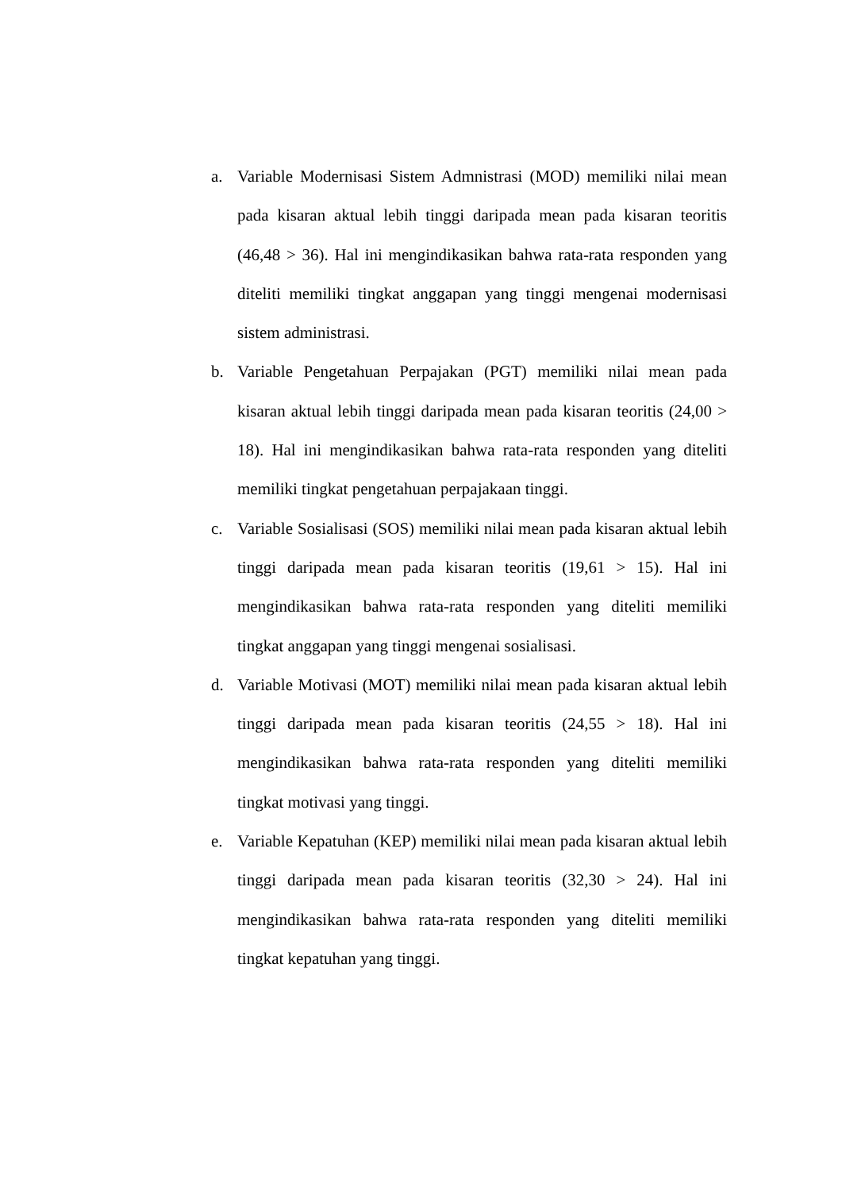a. Variable Modernisasi Sistem Admnistrasi (MOD) memiliki nilai mean pada kisaran aktual lebih tinggi daripada mean pada kisaran teoritis (46,48 > 36). Hal ini mengindikasikan bahwa rata-rata responden yang diteliti memiliki tingkat anggapan yang tinggi mengenai modernisasi sistem administrasi.
b. Variable Pengetahuan Perpajakan (PGT) memiliki nilai mean pada kisaran aktual lebih tinggi daripada mean pada kisaran teoritis (24,00 > 18). Hal ini mengindikasikan bahwa rata-rata responden yang diteliti memiliki tingkat pengetahuan perpajakaan tinggi.
c. Variable Sosialisasi (SOS) memiliki nilai mean pada kisaran aktual lebih tinggi daripada mean pada kisaran teoritis (19,61 > 15). Hal ini mengindikasikan bahwa rata-rata responden yang diteliti memiliki tingkat anggapan yang tinggi mengenai sosialisasi.
d. Variable Motivasi (MOT) memiliki nilai mean pada kisaran aktual lebih tinggi daripada mean pada kisaran teoritis (24,55 > 18). Hal ini mengindikasikan bahwa rata-rata responden yang diteliti memiliki tingkat motivasi yang tinggi.
e. Variable Kepatuhan (KEP) memiliki nilai mean pada kisaran aktual lebih tinggi daripada mean pada kisaran teoritis (32,30 > 24). Hal ini mengindikasikan bahwa rata-rata responden yang diteliti memiliki tingkat kepatuhan yang tinggi.